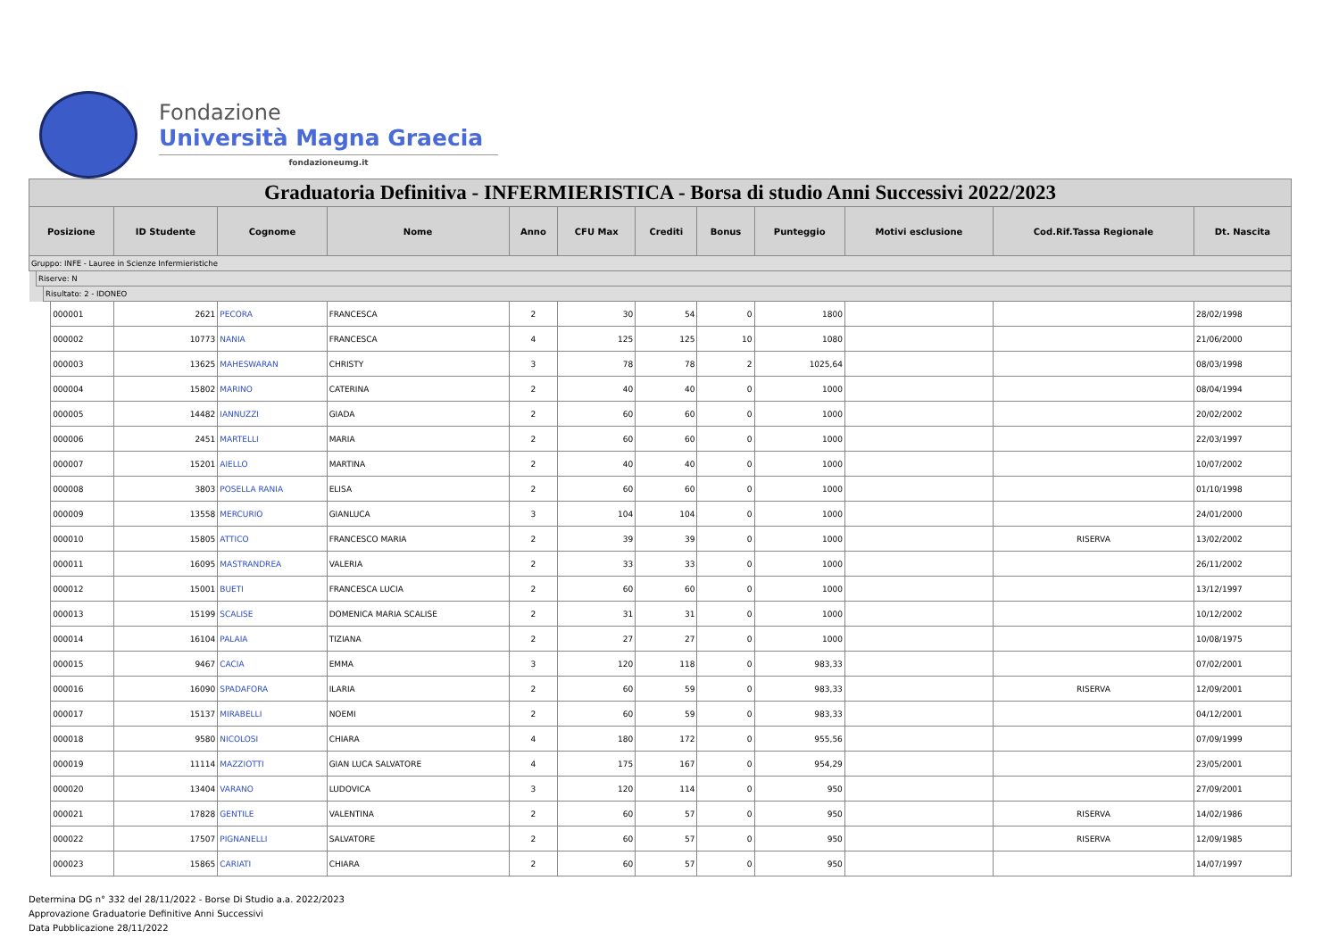Fondazione
Università Magna Graecia
fondazioneumg.it
| Graduatoria Definitiva - INFERMIERISTICA - Borsa di studio Anni Successivi 2022/2023 | | | | | | | | | | | | | | |
| Posizione | | | | ID Studente | Cognome | Nome | Anno | CFU Max | Crediti | Bonus | Punteggio | Motivi esclusione | Cod.Rif.Tassa Regionale | Dt. Nascita |
| Gruppo: INFE - Lauree in Scienze Infermieristiche | | | | | | | | | | | | | | |
| | Riserve: N | | | | | | | | | | | | | |
| | | Risultato: 2 - IDONEO | | | | | | | | | | | | |
| | | | 000001 | 2621 | PECORA | FRANCESCA | 2 | 30 | 54 | 0 | 1800 | | | 28/02/1998 |
| | | | 000002 | 10773 | NANIA | FRANCESCA | 4 | 125 | 125 | 10 | 1080 | | | 21/06/2000 |
| | | | 000003 | 13625 | MAHESWARAN | CHRISTY | 3 | 78 | 78 | 2 | 1025,64 | | | 08/03/1998 |
| | | | 000004 | 15802 | MARINO | CATERINA | 2 | 40 | 40 | 0 | 1000 | | | 08/04/1994 |
| | | | 000005 | 14482 | IANNUZZI | GIADA | 2 | 60 | 60 | 0 | 1000 | | | 20/02/2002 |
| | | | 000006 | 2451 | MARTELLI | MARIA | 2 | 60 | 60 | 0 | 1000 | | | 22/03/1997 |
| | | | 000007 | 15201 | AIELLO | MARTINA | 2 | 40 | 40 | 0 | 1000 | | | 10/07/2002 |
| | | | 000008 | 3803 | POSELLA RANIA | ELISA | 2 | 60 | 60 | 0 | 1000 | | | 01/10/1998 |
| | | | 000009 | 13558 | MERCURIO | GIANLUCA | 3 | 104 | 104 | 0 | 1000 | | | 24/01/2000 |
| | | | 000010 | 15805 | ATTICO | FRANCESCO MARIA | 2 | 39 | 39 | 0 | 1000 | | RISERVA | 13/02/2002 |
| | | | 000011 | 16095 | MASTRANDREA | VALERIA | 2 | 33 | 33 | 0 | 1000 | | | 26/11/2002 |
| | | | 000012 | 15001 | BUETI | FRANCESCA LUCIA | 2 | 60 | 60 | 0 | 1000 | | | 13/12/1997 |
| | | | 000013 | 15199 | SCALISE | DOMENICA MARIA SCALISE | 2 | 31 | 31 | 0 | 1000 | | | 10/12/2002 |
| | | | 000014 | 16104 | PALAIA | TIZIANA | 2 | 27 | 27 | 0 | 1000 | | | 10/08/1975 |
| | | | 000015 | 9467 | CACIA | EMMA | 3 | 120 | 118 | 0 | 983,33 | | | 07/02/2001 |
| | | | 000016 | 16090 | SPADAFORA | ILARIA | 2 | 60 | 59 | 0 | 983,33 | | RISERVA | 12/09/2001 |
| | | | 000017 | 15137 | MIRABELLI | NOEMI | 2 | 60 | 59 | 0 | 983,33 | | | 04/12/2001 |
| | | | 000018 | 9580 | NICOLOSI | CHIARA | 4 | 180 | 172 | 0 | 955,56 | | | 07/09/1999 |
| | | | 000019 | 11114 | MAZZIOTTI | GIAN LUCA SALVATORE | 4 | 175 | 167 | 0 | 954,29 | | | 23/05/2001 |
| | | | 000020 | 13404 | VARANO | LUDOVICA | 3 | 120 | 114 | 0 | 950 | | | 27/09/2001 |
| | | | 000021 | 17828 | GENTILE | VALENTINA | 2 | 60 | 57 | 0 | 950 | | RISERVA | 14/02/1986 |
| | | | 000022 | 17507 | PIGNANELLI | SALVATORE | 2 | 60 | 57 | 0 | 950 | | RISERVA | 12/09/1985 |
| | | | 000023 | 15865 | CARIATI | CHIARA | 2 | 60 | 57 | 0 | 950 | | | 14/07/1997 |
Determina DG n° 332 del 28/11/2022 - Borse Di Studio a.a. 2022/2023
Approvazione Graduatorie Definitive Anni Successivi
Data Pubblicazione 28/11/2022